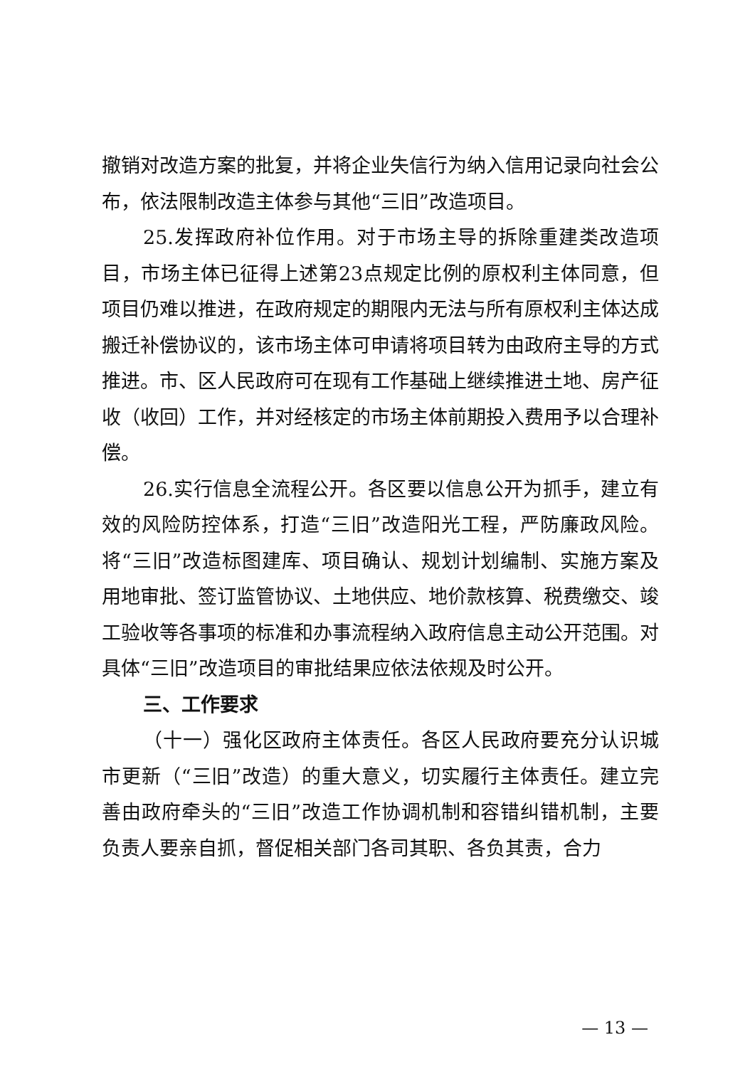撤销对改造方案的批复，并将企业失信行为纳入信用记录向社会公布，依法限制改造主体参与其他“三旧”改造项目。
25.发挥政府补位作用。对于市场主导的拆除重建类改造项目，市场主体已征得上述第23点规定比例的原权利主体同意，但项目仍难以推进，在政府规定的期限内无法与所有原权利主体达成搬迁补偿协议的，该市场主体可申请将项目转为由政府主导的方式推进。市、区人民政府可在现有工作基础上继续推进土地、房产征收（收回）工作，并对经核定的市场主体前期投入费用予以合理补偿。
26.实行信息全流程公开。各区要以信息公开为抓手，建立有效的风险防控体系，打造“三旧”改造阳光工程，严防廉政风险。将“三旧”改造标图建库、项目确认、规划计划编制、实施方案及用地审批、签订监管协议、土地供应、地价款核算、税费缴交、竣工验收等各事项的标准和办事流程纳入政府信息主动公开范围。对具体“三旧”改造项目的审批结果应依法依规及时公开。
三、工作要求
（十一）强化区政府主体责任。各区人民政府要充分认识城市更新（“三旧”改造）的重大意义，切实履行主体责任。建立完善由政府牵头的“三旧”改造工作协调机制和容错纠错机制，主要负责人要亲自抓，督促相关部门各司其职、各负其责，合力
— 13 —